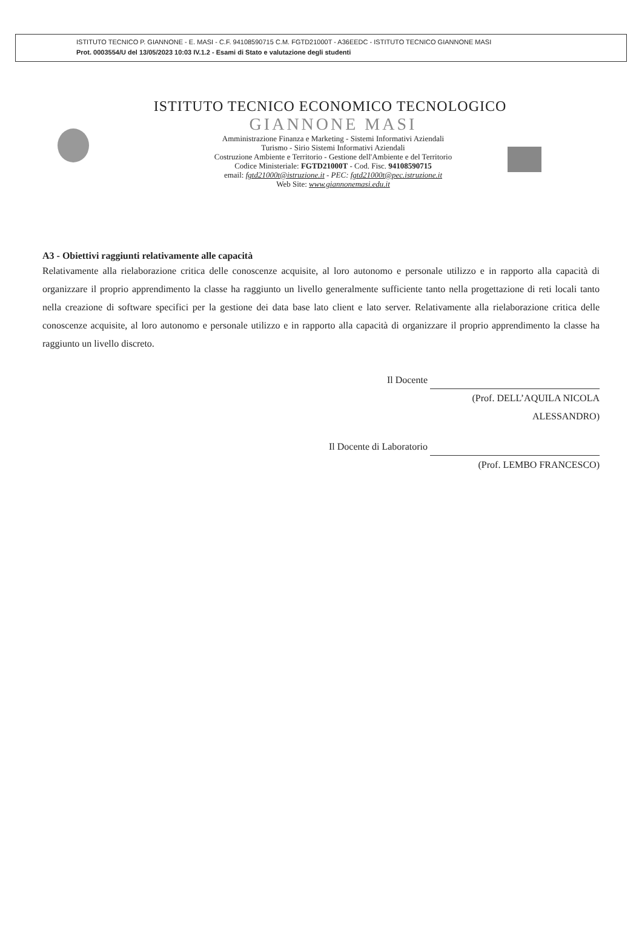ISTITUTO TECNICO P. GIANNONE - E. MASI - C.F. 94108590715 C.M. FGTD21000T - A36EEDC - ISTITUTO TECNICO GIANNONE MASI
Prot. 0003554/U del 13/05/2023 10:03 IV.1.2 - Esami di Stato e valutazione degli studenti
ISTITUTO TECNICO ECONOMICO TECNOLOGICO
GIANNONE MASI
Amministrazione Finanza e Marketing - Sistemi Informativi Aziendali
Turismo - Sirio Sistemi Informativi Aziendali
Costruzione Ambiente e Territorio - Gestione dell'Ambiente e del Territorio
Codice Ministeriale: FGTD21000T - Cod. Fisc. 94108590715
email: fgtd21000t@istruzione.it - PEC: fgtd21000t@pec.istruzione.it
Web Site: www.giannonemasi.edu.it
A3 - Obiettivi raggiunti relativamente alle capacità
Relativamente alla rielaborazione critica delle conoscenze acquisite, al loro autonomo e personale utilizzo e in rapporto alla capacità di organizzare il proprio apprendimento la classe ha raggiunto un livello generalmente sufficiente tanto nella progettazione di reti locali tanto nella creazione di software specifici per la gestione dei data base lato client e lato server. Relativamente alla rielaborazione critica delle conoscenze acquisite, al loro autonomo e personale utilizzo e in rapporto alla capacità di organizzare il proprio apprendimento la classe ha raggiunto un livello discreto.
Il Docente
(Prof. DELL’AQUILA NICOLA
ALESSANDRO)
Il Docente di Laboratorio
(Prof. LEMBO FRANCESCO)